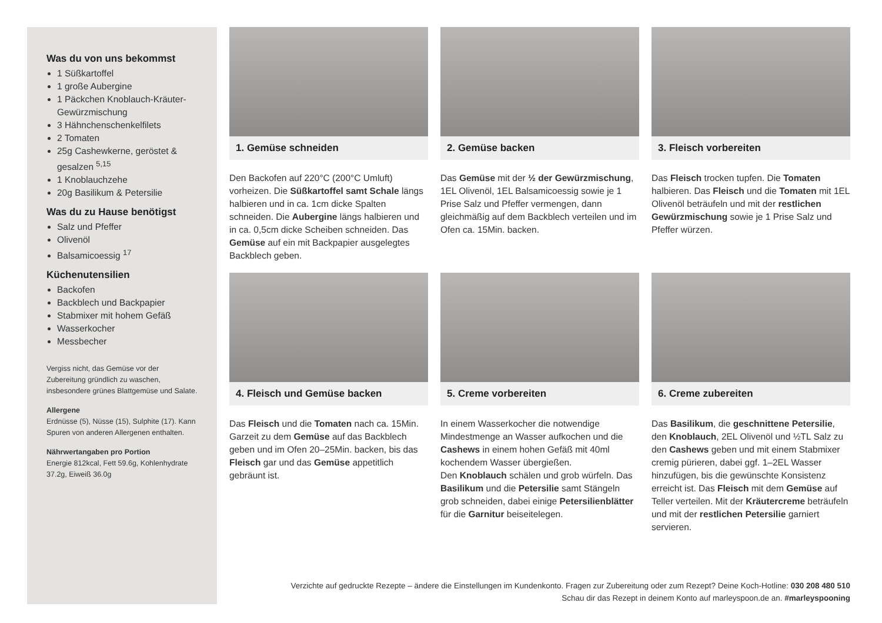Was du von uns bekommst
1 Süßkartoffel
1 große Aubergine
1 Päckchen Knoblauch-Kräuter-Gewürzmischung
3 Hähnchenschenkelfilets
2 Tomaten
25g Cashewkerne, geröstet & gesalzen <sup>5,15</sup>
1 Knoblauchzehe
20g Basilikum & Petersilie
Was du zu Hause benötigst
Salz und Pfeffer
Olivenöl
Balsamicoessig <sup>17</sup>
Küchenutensilien
Backofen
Backblech und Backpapier
Stabmixer mit hohem Gefäß
Wasserkocher
Messbecher
Vergiss nicht, das Gemüse vor der Zubereitung gründlich zu waschen, insbesondere grünes Blattgemüse und Salate.
Allergene
Erdnüsse (5), Nüsse (15), Sulphite (17). Kann Spuren von anderen Allergenen enthalten.
Nährwertangaben pro Portion
Energie 812kcal, Fett 59.6g, Kohlenhydrate 37.2g, Eiweiß 36.0g
1. Gemüse schneiden
Den Backofen auf 220°C (200°C Umluft) vorheizen. Die Süßkartoffel samt Schale längs halbieren und in ca. 1cm dicke Spalten schneiden. Die Aubergine längs halbieren und in ca. 0,5cm dicke Scheiben schneiden. Das Gemüse auf ein mit Backpapier ausgelegtes Backblech geben.
2. Gemüse backen
Das Gemüse mit der ½ der Gewürzmischung, 1EL Olivenöl, 1EL Balsamicoessig sowie je 1 Prise Salz und Pfeffer vermengen, dann gleichmäßig auf dem Backblech verteilen und im Ofen ca. 15Min. backen.
3. Fleisch vorbereiten
Das Fleisch trocken tupfen. Die Tomaten halbieren. Das Fleisch und die Tomaten mit 1EL Olivenöl beträufeln und mit der restlichen Gewürzmischung sowie je 1 Prise Salz und Pfeffer würzen.
4. Fleisch und Gemüse backen
Das Fleisch und die Tomaten nach ca. 15Min. Garzeit zu dem Gemüse auf das Backblech geben und im Ofen 20–25Min. backen, bis das Fleisch gar und das Gemüse appetitlich gebräunt ist.
5. Creme vorbereiten
In einem Wasserkocher die notwendige Mindestmenge an Wasser aufkochen und die Cashews in einem hohen Gefäß mit 40ml kochendem Wasser übergießen.
Den Knoblauch schälen und grob würfeln. Das Basilikum und die Petersilie samt Stängeln grob schneiden, dabei einige Petersilienblätter für die Garnitur beiseitelegen.
6. Creme zubereiten
Das Basilikum, die geschnittene Petersilie, den Knoblauch, 2EL Olivenöl und ½TL Salz zu den Cashews geben und mit einem Stabmixer cremig pürieren, dabei ggf. 1–2EL Wasser hinzufügen, bis die gewünschte Konsistenz erreicht ist. Das Fleisch mit dem Gemüse auf Teller verteilen. Mit der Kräutercreme beträufeln und mit der restlichen Petersilie garniert servieren.
Verzichte auf gedruckte Rezepte – ändere die Einstellungen im Kundenkonto. Fragen zur Zubereitung oder zum Rezept? Deine Koch-Hotline: 030 208 480 510
Schau dir das Rezept in deinem Konto auf marleyspoon.de an. #marleyspooning